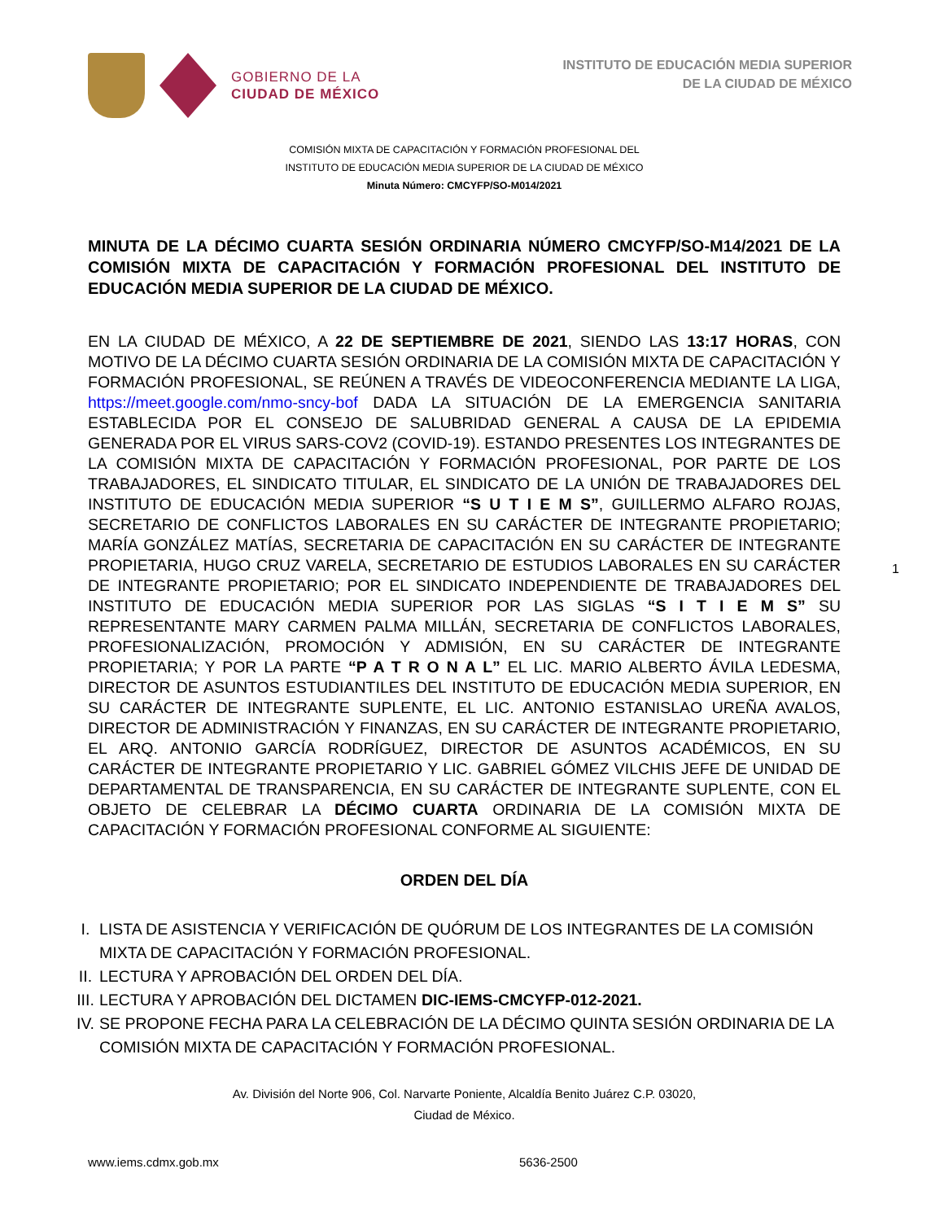GOBIERNO DE LA
CIUDAD DE MÉXICO
INSTITUTO DE EDUCACIÓN MEDIA SUPERIOR
DE LA CIUDAD DE MÉXICO
COMISIÓN MIXTA DE CAPACITACIÓN Y FORMACIÓN PROFESIONAL DEL
INSTITUTO DE EDUCACIÓN MEDIA SUPERIOR DE LA CIUDAD DE MÉXICO
Minuta Número: CMCYFP/SO-M014/2021
MINUTA DE LA DÉCIMO CUARTA SESIÓN ORDINARIA NÚMERO CMCYFP/SO-M14/2021 DE LA COMISIÓN MIXTA DE CAPACITACIÓN Y FORMACIÓN PROFESIONAL DEL INSTITUTO DE EDUCACIÓN MEDIA SUPERIOR DE LA CIUDAD DE MÉXICO.
EN LA CIUDAD DE MÉXICO, A 22 DE SEPTIEMBRE DE 2021, SIENDO LAS 13:17 HORAS, CON MOTIVO DE LA DÉCIMO CUARTA SESIÓN ORDINARIA DE LA COMISIÓN MIXTA DE CAPACITACIÓN Y FORMACIÓN PROFESIONAL, SE REÚNEN A TRAVÉS DE VIDEOCONFERENCIA MEDIANTE LA LIGA, https://meet.google.com/nmo-sncy-bof DADA LA SITUACIÓN DE LA EMERGENCIA SANITARIA ESTABLECIDA POR EL CONSEJO DE SALUBRIDAD GENERAL A CAUSA DE LA EPIDEMIA GENERADA POR EL VIRUS SARS-COV2 (COVID-19). ESTANDO PRESENTES LOS INTEGRANTES DE LA COMISIÓN MIXTA DE CAPACITACIÓN Y FORMACIÓN PROFESIONAL, POR PARTE DE LOS TRABAJADORES, EL SINDICATO TITULAR, EL SINDICATO DE LA UNIÓN DE TRABAJADORES DEL INSTITUTO DE EDUCACIÓN MEDIA SUPERIOR “S U T I E M S”, GUILLERMO ALFARO ROJAS, SECRETARIO DE CONFLICTOS LABORALES EN SU CARÁCTER DE INTEGRANTE PROPIETARIO; MARÍA GONZÁLEZ MATÍAS, SECRETARIA DE CAPACITACIÓN EN SU CARÁCTER DE INTEGRANTE PROPIETARIA, HUGO CRUZ VARELA, SECRETARIO DE ESTUDIOS LABORALES EN SU CARÁCTER DE INTEGRANTE PROPIETARIO; POR EL SINDICATO INDEPENDIENTE DE TRABAJADORES DEL INSTITUTO DE EDUCACIÓN MEDIA SUPERIOR POR LAS SIGLAS “S I T I E M S” SU REPRESENTANTE MARY CARMEN PALMA MILLÁN, SECRETARIA DE CONFLICTOS LABORALES, PROFESIONALIZACIÓN, PROMOCIÓN Y ADMISIÓN, EN SU CARÁCTER DE INTEGRANTE PROPIETARIA; Y POR LA PARTE “P A T R O N A L” EL LIC. MARIO ALBERTO ÁVILA LEDESMA, DIRECTOR DE ASUNTOS ESTUDIANTILES DEL INSTITUTO DE EDUCACIÓN MEDIA SUPERIOR, EN SU CARÁCTER DE INTEGRANTE SUPLENTE, EL LIC. ANTONIO ESTANISLAO UREÑA AVALOS, DIRECTOR DE ADMINISTRACIÓN Y FINANZAS, EN SU CARÁCTER DE INTEGRANTE PROPIETARIO, EL ARQ. ANTONIO GARCÍA RODRÍGUEZ, DIRECTOR DE ASUNTOS ACADÉMICOS, EN SU CARÁCTER DE INTEGRANTE PROPIETARIO Y LIC. GABRIEL GÓMEZ VILCHIS JEFE DE UNIDAD DE DEPARTAMENTAL DE TRANSPARENCIA, EN SU CARÁCTER DE INTEGRANTE SUPLENTE, CON EL OBJETO DE CELEBRAR LA DÉCIMO CUARTA ORDINARIA DE LA COMISIÓN MIXTA DE CAPACITACIÓN Y FORMACIÓN PROFESIONAL CONFORME AL SIGUIENTE:
1
ORDEN DEL DÍA
I. LISTA DE ASISTENCIA Y VERIFICACIÓN DE QUÓRUM DE LOS INTEGRANTES DE LA COMISIÓN MIXTA DE CAPACITACIÓN Y FORMACIÓN PROFESIONAL.
II. LECTURA Y APROBACIÓN DEL ORDEN DEL DÍA.
III. LECTURA Y APROBACIÓN DEL DICTAMEN DIC-IEMS-CMCYFP-012-2021.
IV. SE PROPONE FECHA PARA LA CELEBRACIÓN DE LA DÉCIMO QUINTA SESIÓN ORDINARIA DE LA COMISIÓN MIXTA DE CAPACITACIÓN Y FORMACIÓN PROFESIONAL.
Av. División del Norte 906, Col. Narvarte Poniente, Alcaldía Benito Juárez C.P. 03020,
Ciudad de México.
www.iems.cdmx.gob.mx 5636-2500